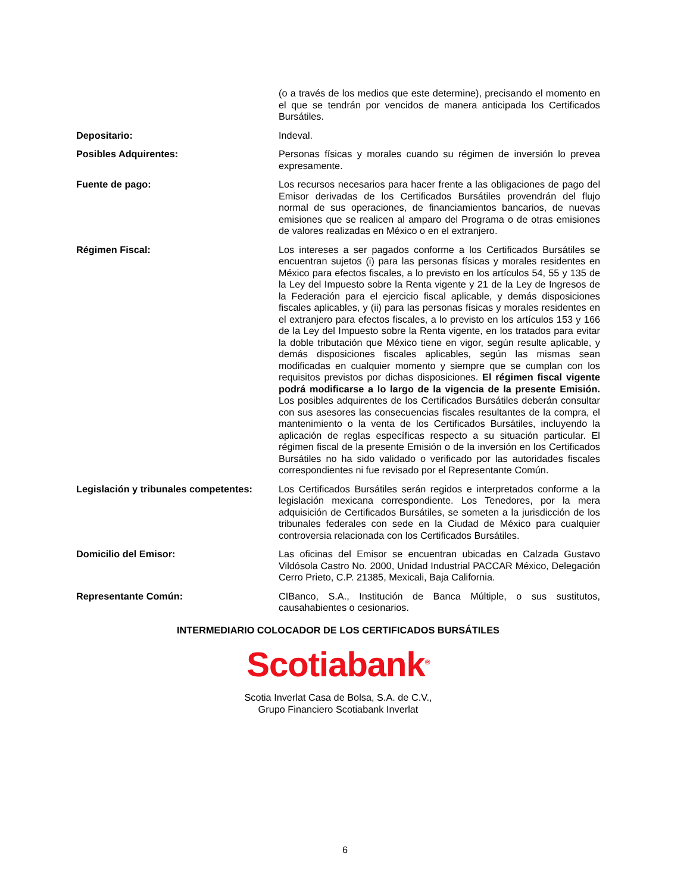(o a través de los medios que este determine), precisando el momento en el que se tendrán por vencidos de manera anticipada los Certificados Bursátiles.
Depositario: Indeval.
Posibles Adquirentes: Personas físicas y morales cuando su régimen de inversión lo prevea expresamente.
Fuente de pago: Los recursos necesarios para hacer frente a las obligaciones de pago del Emisor derivadas de los Certificados Bursátiles provendrán del flujo normal de sus operaciones, de financiamientos bancarios, de nuevas emisiones que se realicen al amparo del Programa o de otras emisiones de valores realizadas en México o en el extranjero.
Régimen Fiscal: Los intereses a ser pagados conforme a los Certificados Bursátiles se encuentran sujetos (i) para las personas físicas y morales residentes en México para efectos fiscales, a lo previsto en los artículos 54, 55 y 135 de la Ley del Impuesto sobre la Renta vigente y 21 de la Ley de Ingresos de la Federación para el ejercicio fiscal aplicable, y demás disposiciones fiscales aplicables, y (ii) para las personas físicas y morales residentes en el extranjero para efectos fiscales, a lo previsto en los artículos 153 y 166 de la Ley del Impuesto sobre la Renta vigente, en los tratados para evitar la doble tributación que México tiene en vigor, según resulte aplicable, y demás disposiciones fiscales aplicables, según las mismas sean modificadas en cualquier momento y siempre que se cumplan con los requisitos previstos por dichas disposiciones. El régimen fiscal vigente podrá modificarse a lo largo de la vigencia de la presente Emisión. Los posibles adquirentes de los Certificados Bursátiles deberán consultar con sus asesores las consecuencias fiscales resultantes de la compra, el mantenimiento o la venta de los Certificados Bursátiles, incluyendo la aplicación de reglas específicas respecto a su situación particular. El régimen fiscal de la presente Emisión o de la inversión en los Certificados Bursátiles no ha sido validado o verificado por las autoridades fiscales correspondientes ni fue revisado por el Representante Común.
Legislación y tribunales competentes:
Los Certificados Bursátiles serán regidos e interpretados conforme a la legislación mexicana correspondiente. Los Tenedores, por la mera adquisición de Certificados Bursátiles, se someten a la jurisdicción de los tribunales federales con sede en la Ciudad de México para cualquier controversia relacionada con los Certificados Bursátiles.
Domicilio del Emisor: Las oficinas del Emisor se encuentran ubicadas en Calzada Gustavo Vildósola Castro No. 2000, Unidad Industrial PACCAR México, Delegación Cerro Prieto, C.P. 21385, Mexicali, Baja California.
Representante Común: CIBanco, S.A., Institución de Banca Múltiple, o sus sustitutos, causahabientes o cesionarios.
INTERMEDIARIO COLOCADOR DE LOS CERTIFICADOS BURSÁTILES
Scotiabank<sup>®</sup>
Scotia Inverlat Casa de Bolsa, S.A. de C.V.,
Grupo Financiero Scotiabank Inverlat
6